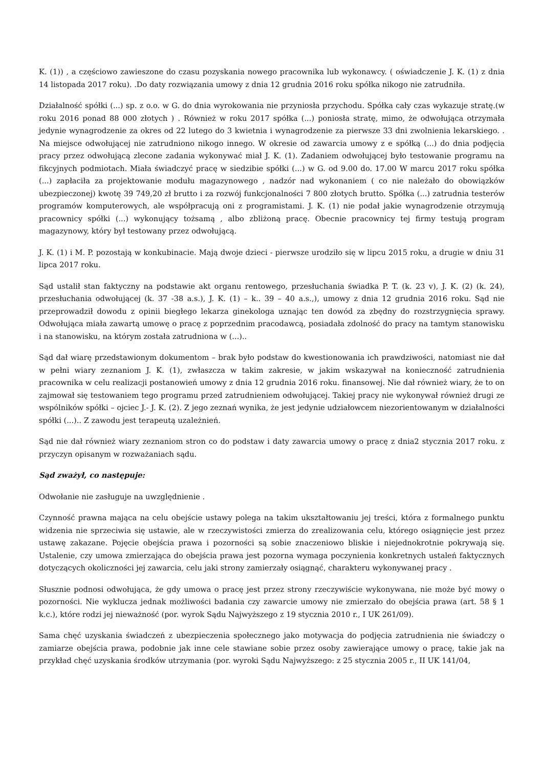K. (1)) , a częściowo zawieszone do czasu pozyskania nowego pracownika lub wykonawcy. ( oświadczenie J. K. (1) z dnia 14 listopada 2017 roku). .Do daty rozwiązania umowy z dnia 12 grudnia 2016 roku spółka nikogo nie zatrudniła.
Działalność spółki (...) sp. z o.o. w G. do dnia wyrokowania nie przyniosła przychodu. Spółka cały czas wykazuje stratę.(w roku 2016 ponad 88 000 złotych ) . Również w roku 2017 spółka (...) poniosła stratę, mimo, że odwołująca otrzymała jedynie wynagrodzenie za okres od 22 lutego do 3 kwietnia i wynagrodzenie za pierwsze 33 dni zwolnienia lekarskiego. . Na miejsce odwołującej nie zatrudniono nikogo innego. W okresie od zawarcia umowy z e spółką (...) do dnia podjęcia pracy przez odwołującą zlecone zadania wykonywać miał J. K. (1). Zadaniem odwołującej było testowanie programu na fikcyjnych podmiotach. Miała świadczyć pracę w siedzibie spółki (...) w G. od 9.00 do. 17.00 W marcu 2017 roku spółka (...) zapłaciła za projektowanie modułu magazynowego , nadzór nad wykonaniem ( co nie należało do obowiązków ubezpieczonej) kwotę 39 749,20 zł brutto i za rozwój funkcjonalności 7 800 złotych brutto. Spółka (...) zatrudnia testerów programów komputerowych, ale współpracują oni z programistami. J. K. (1) nie podał jakie wynagrodzenie otrzymują pracownicy spółki (...) wykonujący tożsamą , albo zbliżoną pracę. Obecnie pracownicy tej firmy testują program magazynowy, który był testowany przez odwołującą.
J. K. (1) i M. P. pozostają w konkubinacie. Mają dwoje dzieci - pierwsze urodziło się w lipcu 2015 roku, a drugie w dniu 31 lipca 2017 roku.
Sąd ustalił stan faktyczny na podstawie akt organu rentowego, przesłuchania świadka P. T. (k. 23 v), J. K. (2) (k. 24), przesłuchania odwołującej (k. 37 -38 a.s.), J. K. (1) – k.. 39 – 40 a.s.,), umowy z dnia 12 grudnia 2016 roku. Sąd nie przeprowadził dowodu z opinii biegłego lekarza ginekologa uznając ten dowód za zbędny do rozstrzygnięcia sprawy. Odwołująca miała zawartą umowę o pracę z poprzednim pracodawcą, posiadała zdolność do pracy na tamtym stanowisku i na stanowisku, na którym została zatrudniona w (...)..
Sąd dał wiarę przedstawionym dokumentom – brak było podstaw do kwestionowania ich prawdziwości, natomiast nie dał w pełni wiary zeznaniom J. K. (1), zwłaszcza w takim zakresie, w jakim wskazywał na konieczność zatrudnienia pracownika w celu realizacji postanowień umowy z dnia 12 grudnia 2016 roku. finansowej. Nie dał również wiary, że to on zajmował się testowaniem tego programu przed zatrudnieniem odwołującej. Takiej pracy nie wykonywał również drugi ze wspólników spółki – ojciec J.- J. K. (2). Z jego zeznań wynika, że jest jedynie udziałowcem niezorientowanym w działalności spółki (...).. Z zawodu jest terapeutą uzależnień.
Sąd nie dał również wiary zeznaniom stron co do podstaw i daty zawarcia umowy o pracę z dnia2 stycznia 2017 roku. z przyczyn opisanym w rozważaniach sądu.
Sąd zważył, co następuje:
Odwołanie nie zasługuje na uwzględnienie .
Czynność prawna mająca na celu obejście ustawy polega na takim ukształtowaniu jej treści, która z formalnego punktu widzenia nie sprzeciwia się ustawie, ale w rzeczywistości zmierza do zrealizowania celu, którego osiągnięcie jest przez ustawę zakazane. Pojęcie obejścia prawa i pozorności są sobie znaczeniowo bliskie i niejednokrotnie pokrywają się. Ustalenie, czy umowa zmierzająca do obejścia prawa jest pozorna wymaga poczynienia konkretnych ustaleń faktycznych dotyczących okoliczności jej zawarcia, celu jaki strony zamierzały osiągnąć, charakteru wykonywanej pracy .
Słusznie podnosi odwołująca, że gdy umowa o pracę jest przez strony rzeczywiście wykonywana, nie może być mowy o pozorności. Nie wyklucza jednak możliwości badania czy zawarcie umowy nie zmierzało do obejścia prawa (art. 58 § 1 k.c.), które rodzi jej nieważność (por. wyrok Sądu Najwyższego z 19 stycznia 2010 r., I UK 261/09).
Sama chęć uzyskania świadczeń z ubezpieczenia społecznego jako motywacja do podjęcia zatrudnienia nie świadczy o zamiarze obejścia prawa, podobnie jak inne cele stawiane sobie przez osoby zawierające umowy o pracę, takie jak na przykład chęć uzyskania środków utrzymania (por. wyroki Sądu Najwyższego: z 25 stycznia 2005 r., II UK 141/04,